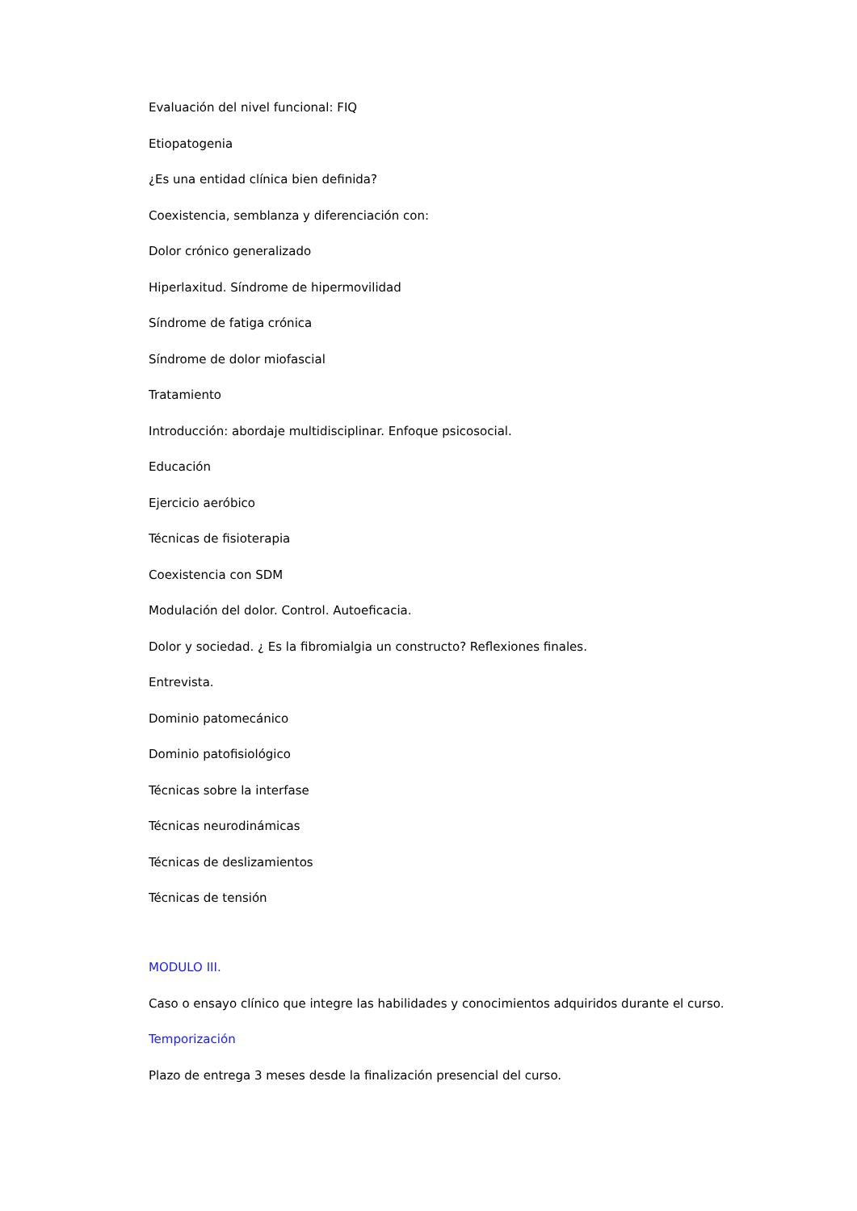Evaluación del nivel funcional: FIQ
Etiopatogenia
¿Es una entidad clínica bien definida?
Coexistencia, semblanza y diferenciación con:
Dolor crónico generalizado
Hiperlaxitud. Síndrome de hipermovilidad
Síndrome de fatiga crónica
Síndrome de dolor miofascial
Tratamiento
Introducción: abordaje multidisciplinar. Enfoque psicosocial.
Educación
Ejercicio aeróbico
Técnicas de fisioterapia
Coexistencia con SDM
Modulación del dolor. Control. Autoeficacia.
Dolor y sociedad. ¿ Es la fibromialgia un constructo? Reflexiones finales.
Entrevista.
Dominio patomecánico
Dominio patofisiológico
Técnicas sobre la interfase
Técnicas neurodinámicas
Técnicas de deslizamientos
Técnicas de tensión
MODULO III.
Caso o ensayo clínico que integre las habilidades y conocimientos adquiridos durante el curso.
Temporización
Plazo de entrega 3 meses desde la finalización presencial del curso.